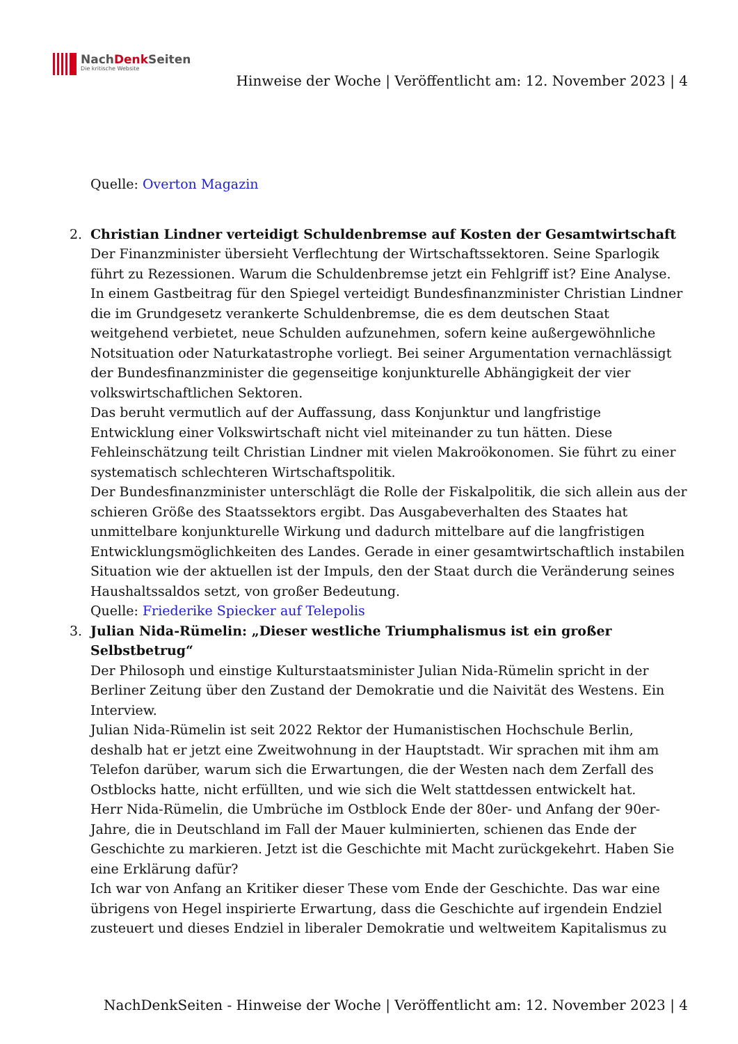NachDenk Seiten
Die kritische Website
Hinweise der Woche | Veröffentlicht am: 12. November 2023 | 4
Quelle: Overton Magazin
2. Christian Lindner verteidigt Schuldenbremse auf Kosten der Gesamtwirtschaft
Der Finanzminister übersieht Verflechtung der Wirtschaftssektoren. Seine Sparlogik führt zu Rezessionen. Warum die Schuldenbremse jetzt ein Fehlgriff ist? Eine Analyse.
In einem Gastbeitrag für den Spiegel verteidigt Bundesfinanzminister Christian Lindner die im Grundgesetz verankerte Schuldenbremse, die es dem deutschen Staat weitgehend verbietet, neue Schulden aufzunehmen, sofern keine außergewöhnliche Notsituation oder Naturkatastrophe vorliegt. Bei seiner Argumentation vernachlässigt der Bundesfinanzminister die gegenseitige konjunkturelle Abhängigkeit der vier volkswirtschaftlichen Sektoren.
Das beruht vermutlich auf der Auffassung, dass Konjunktur und langfristige Entwicklung einer Volkswirtschaft nicht viel miteinander zu tun hätten. Diese Fehleinschätzung teilt Christian Lindner mit vielen Makroökonomen. Sie führt zu einer systematisch schlechteren Wirtschaftspolitik.
Der Bundesfinanzminister unterschlägt die Rolle der Fiskalpolitik, die sich allein aus der schieren Größe des Staatssektors ergibt. Das Ausgabeverhalten des Staates hat unmittelbare konjunkturelle Wirkung und dadurch mittelbare auf die langfristigen Entwicklungsmöglichkeiten des Landes. Gerade in einer gesamtwirtschaftlich instabilen Situation wie der aktuellen ist der Impuls, den der Staat durch die Veränderung seines Haushaltssaldos setzt, von großer Bedeutung.
Quelle: Friederike Spiecker auf Telepolis
3. Julian Nida-Rümelin: „Dieser westliche Triumphalismus ist ein großer Selbstbetrug“
Der Philosoph und einstige Kulturstaatsminister Julian Nida-Rümelin spricht in der Berliner Zeitung über den Zustand der Demokratie und die Naivität des Westens. Ein Interview.
Julian Nida-Rümelin ist seit 2022 Rektor der Humanistischen Hochschule Berlin, deshalb hat er jetzt eine Zweitwohnung in der Hauptstadt. Wir sprachen mit ihm am Telefon darüber, warum sich die Erwartungen, die der Westen nach dem Zerfall des Ostblocks hatte, nicht erfüllten, und wie sich die Welt stattdessen entwickelt hat.
Herr Nida-Rümelin, die Umbrüche im Ostblock Ende der 80er- und Anfang der 90er-Jahre, die in Deutschland im Fall der Mauer kulminierten, schienen das Ende der Geschichte zu markieren. Jetzt ist die Geschichte mit Macht zurückgekehrt. Haben Sie eine Erklärung dafür?
Ich war von Anfang an Kritiker dieser These vom Ende der Geschichte. Das war eine übrigens von Hegel inspirierte Erwartung, dass die Geschichte auf irgendein Endziel zusteuert und dieses Endziel in liberaler Demokratie und weltweitem Kapitalismus zu
NachDenkSeiten - Hinweise der Woche | Veröffentlicht am: 12. November 2023 | 4